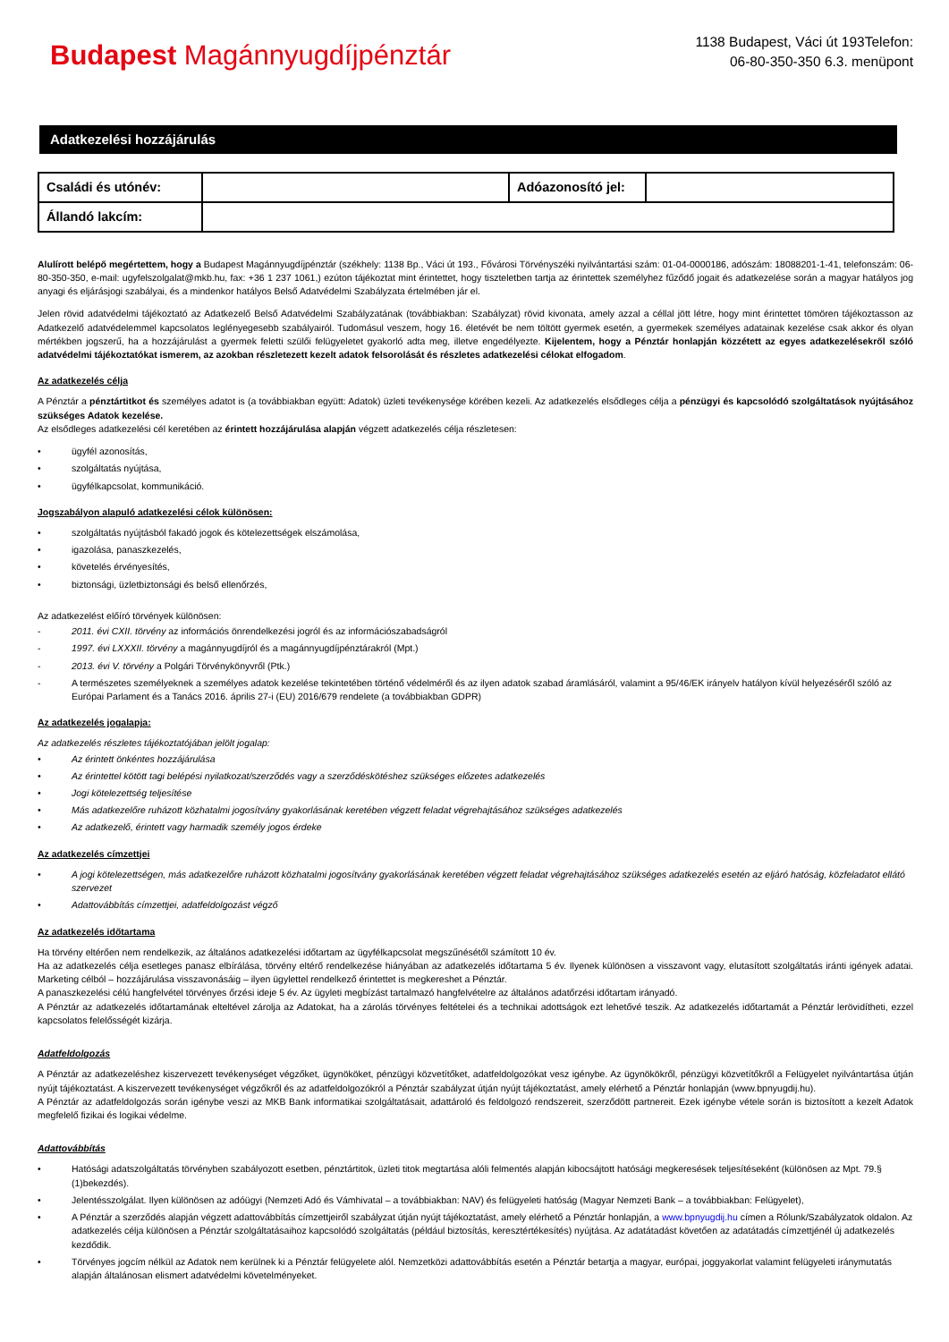Budapest Magánnyugdíjpénztár
1138 Budapest, Váci út 193Telefon:
06-80-350-350 6.3. menüpont
Adatkezelési hozzájárulás
| Családi és utónév: | | Adóazonosító jel: | |
| Állandó lakcím: | | | |
Alulírott belépő megértettem, hogy a Budapest Magánnyugdíjpénztár (székhely: 1138 Bp., Váci út 193., Fővárosi Törvényszéki nyilvántartási szám: 01-04-0000186, adószám: 18088201-1-41, telefonszám: 06-80-350-350, e-mail: ugyfelszolgalat@mkb.hu, fax: +36 1 237 1061,) ezúton tájékoztat mint érintettet, hogy tiszteletben tartja az érintettek személyhez fűződő jogait és adatkezelése során a magyar hatályos jog anyagi és eljárásjogi szabályai, és a mindenkor hatályos Belső Adatvédelmi Szabályzata értelmében jár el.
Jelen rövid adatvédelmi tájékoztató az Adatkezelő Belső Adatvédelmi Szabályzatának (továbbiakban: Szabályzat) rövid kivonata, amely azzal a céllal jött létre, hogy mint érintettet tömören tájékoztasson az Adatkezelő adatvédelemmel kapcsolatos leglényegesebb szabályairól. Tudomásul veszem, hogy 16. életévét be nem töltött gyermek esetén, a gyermekek személyes adatainak kezelése csak akkor és olyan mértékben jogszerű, ha a hozzájárulást a gyermek feletti szülői felügyeletet gyakorló adta meg, illetve engedélyezte. Kijelentem, hogy a Pénztár honlapján közzétett az egyes adatkezelésekről szóló adatvédelmi tájékoztatókat ismerem, az azokban részletezett kezelt adatok felsorolását és részletes adatkezelési célokat elfogadom.
Az adatkezelés célja
A Pénztár a pénztártitkot és személyes adatot is (a továbbiakban együtt: Adatok) üzleti tevékenysége körében kezeli. Az adatkezelés elsődleges célja a pénzügyi és kapcsolódó szolgáltatások nyújtásához szükséges Adatok kezelése.
Az elsődleges adatkezelési cél keretében az érintett hozzájárulása alapján végzett adatkezelés célja részletesen:
• ügyfél azonosítás,
• szolgáltatás nyújtása,
• ügyfélkapcsolat, kommunikáció.
Jogszabályon alapuló adatkezelési célok különösen:
• szolgáltatás nyújtásból fakadó jogok és kötelezettségek elszámolása,
• igazolása, panaszkezelés,
• követelés érvényesítés,
• biztonsági, üzletbiztonsági és belső ellenőrzés,
Az adatkezelést előíró törvények különösen:
- 2011. évi CXII. törvény az információs önrendelkezési jogról és az információszabadságról
- 1997. évi LXXXII. törvény a magánnyugdíjról és a magánnyugdíjpénztárakról (Mpt.)
- 2013. évi V. törvény a Polgári Törvénykönyvről (Ptk.)
- A természetes személyeknek a személyes adatok kezelése tekintetében történő védelméről és az ilyen adatok szabad áramlásáról, valamint a 95/46/EK irányelv hatályon kívül helyezéséről szóló az Európai Parlament és a Tanács 2016. április 27-i (EU) 2016/679 rendelete (a továbbiakban GDPR)
Az adatkezelés jogalapja:
Az adatkezelés részletes tájékoztatójában jelölt jogalap:
• Az érintett önkéntes hozzájárulása
• Az érintettel kötött tagi belépési nyilatkozat/szerződés vagy a szerződéskötéshez szükséges előzetes adatkezelés
• Jogi kötelezettség teljesítése
• Más adatkezelőre ruházott közhatalmi jogosítvány gyakorlásának keretében végzett feladat végrehajtásához szükséges adatkezelés
• Az adatkezelő, érintett vagy harmadik személy jogos érdeke
Az adatkezelés címzettjei
• A jogi kötelezettségen, más adatkezelőre ruházott közhatalmi jogosítvány gyakorlásának keretében végzett feladat végrehajtásához szükséges adatkezelés esetén az eljáró hatóság, közfeladatot ellátó szervezet
• Adattovábbítás címzettjei, adatfeldolgozást végző
Az adatkezelés időtartama
Ha törvény eltérően nem rendelkezik, az általános adatkezelési időtartam az ügyfélkapcsolat megszűnésétől számított 10 év.
Ha az adatkezelés célja esetleges panasz elbírálása, törvény eltérő rendelkezése hiányában az adatkezelés időtartama 5 év. Ilyenek különösen a visszavont vagy, elutasított szolgáltatás iránti igények adatai. Marketing célból – hozzájárulása visszavonásáig – ilyen ügylettel rendelkező érintettet is megkereshet a Pénztár.
A panaszkezelési célú hangfelvétel törvényes őrzési ideje 5 év. Az ügyleti megbízást tartalmazó hangfelvételre az általános adatőrzési időtartam irányadó.
A Pénztár az adatkezelés időtartamának elteltével zárolja az Adatokat, ha a zárolás törvényes feltételei és a technikai adottságok ezt lehetővé teszik. Az adatkezelés időtartamát a Pénztár lerövidítheti, ezzel kapcsolatos felelősségét kizárja.
Adatfeldolgozás
A Pénztár az adatkezeléshez kiszervezett tevékenységet végzőket, ügynököket, pénzügyi közvetítőket, adatfeldolgozókat vesz igénybe. Az ügynökökről, pénzügyi közvetítőkről a Felügyelet nyilvántartása útján nyújt tájékoztatást. A kiszervezett tevékenységet végzőkről és az adatfeldolgozókról a Pénztár szabályzat útján nyújt tájékoztatást, amely elérhető a Pénztár honlapján (www.bpnyugdij.hu).
A Pénztár az adatfeldolgozás során igénybe veszi az MKB Bank informatikai szolgáltatásait, adattároló és feldolgozó rendszereit, szerződött partnereit. Ezek igénybe vétele során is biztosított a kezelt Adatok megfelelő fizikai és logikai védelme.
Adattovábbítás
• Hatósági adatszolgáltatás törvényben szabályozott esetben, pénztártitok, üzleti titok megtartása alóli felmentés alapján kibocsájtott hatósági megkeresések teljesítéseként (különösen az Mpt. 79.§ (1)bekezdés).
• Jelentésszolgálat. Ilyen különösen az adóügyi (Nemzeti Adó és Vámhivatal – a továbbiakban: NAV) és felügyeleti hatóság (Magyar Nemzeti Bank – a továbbiakban: Felügyelet),
• A Pénztár a szerződés alapján végzett adattovábbítás címzettjeiről szabályzat útján nyújt tájékoztatást, amely elérhető a Pénztár honlapján, a www.bpnyugdij.hu címen a Rólunk/Szabályzatok oldalon. Az adatkezelés célja különösen a Pénztár szolgáltatásaihoz kapcsolódó szolgáltatás (például biztosítás, keresztértékesítés) nyújtása. Az adatátadást követően az adatátadás címzettjénél új adatkezelés kezdődik.
• Törvényes jogcím nélkül az Adatok nem kerülnek ki a Pénztár felügyelete alól. Nemzetközi adattovábbítás esetén a Pénztár betartja a magyar, európai, joggyakorlat valamint felügyeleti iránymutatás alapján általánosan elismert adatvédelmi követelményeket.